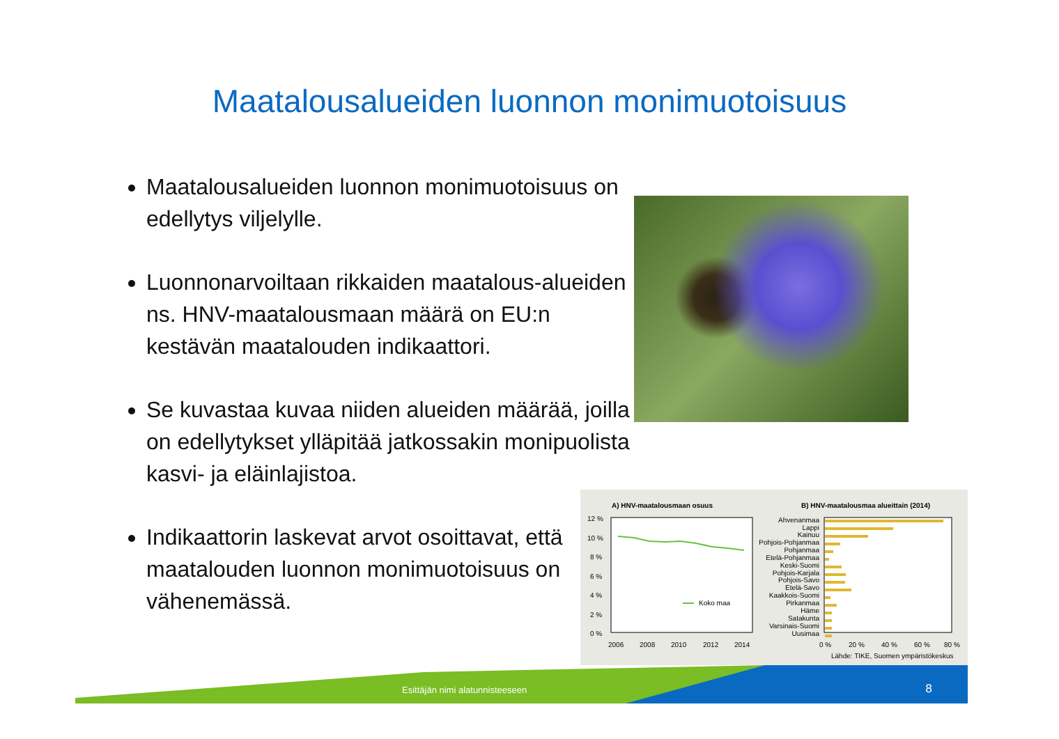Maatalousalueiden luonnon monimuotoisuus
Maatalousalueiden luonnon monimuotoisuus on edellytys viljelylle.
Luonnonarvoiltaan rikkaiden maatalous-alueiden ns. HNV-maatalousmaan määrä on EU:n kestävän maatalouden indikaattori.
Se kuvastaa kuvaa niiden alueiden määrää, joilla on edellytykset ylläpitää jatkossakin monipuolista kasvi- ja eläinlajistoa.
Indikaattorin laskevat arvot osoittavat, että maatalouden luonnon monimuotoisuus on vähenemässä.
A) HNV-maatalousmaan osuus
B) HNV-maatalousmaa alueittain (2014)
12 %
10 %
8 %
6 %
4 %
2 %
0 %
Koko maa
2006
2008
2010
2012
2014
Ahvenanmaa
Lappi
Kainuu
Pohjois-Pohjanmaa
Pohjanmaa
Etelä-Pohjanmaa
Keski-Suomi
Pohjois-Karjala
Pohjois-Savo
Etelä-Savo
Kaakkois-Suomi
Pirkanmaa
Häme
Satakunta
Varsinais-Suomi
Uusimaa
0 %
20 %
40 %
60 %
80 %
Lähde: TIKE, Suomen ympäristökeskus
Esittäjän nimi alatunnisteeseen
8